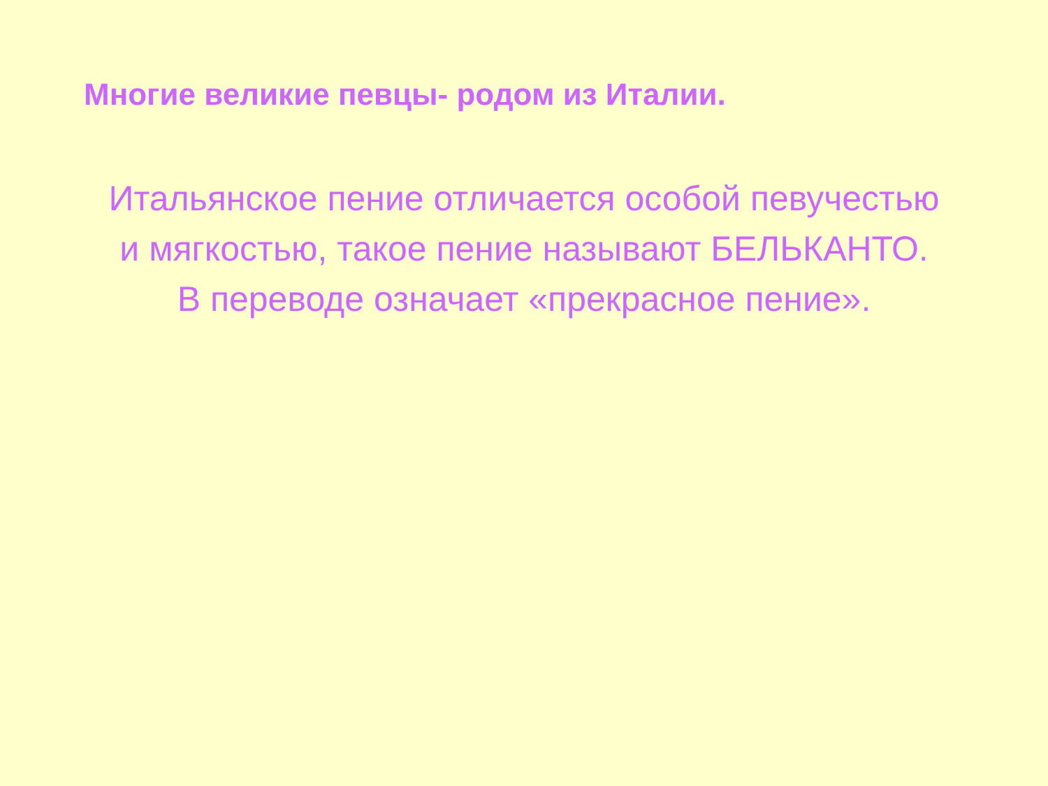Многие великие певцы- родом из Италии.
Итальянское пение отличается особой певучестью
и мягкостью, такое пение называют БЕЛЬКАНТО.
В переводе означает «прекрасное пение».